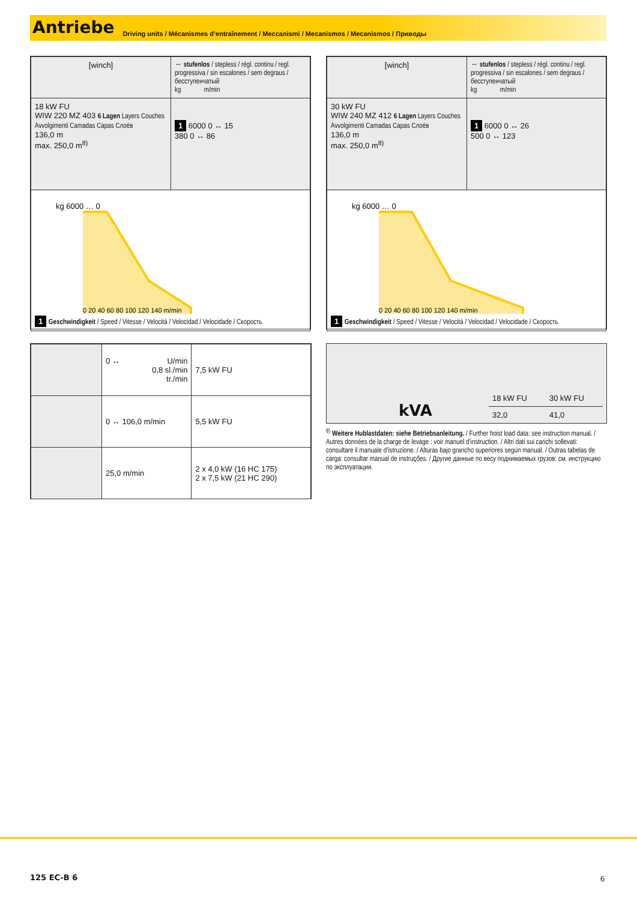Antriebe Driving units / Mécanismes d’entraînement / Meccanismi / Mecanismos / Mecanismos / Приводы
| [winch] | ↔ stufenlos / stepless / régl. continu / regl. progressiva / sin escalones / sem degraus / бесступенчатый kg m/min |
| 18 kW FU WIW 220 MZ 403 6 Lagen Layers Couches Avvolgimenti Camadas Capas Слоёв 136,0 m max. 250,0 m<sup>8)</sup> | 1 6000 0 ↔ 15 380 0 ↔ 86 |
| kg 6000 … 0 0 20 40 60 80 100 120 140 m/min 1 Geschwindigkeit / Speed / Vitesse / Velocità / Velocidad / Velocidade / Скорость | |
| [winch] | ↔ stufenlos / stepless / régl. continu / regl. progressiva / sin escalones / sem degraus / бесступенчатый kg m/min |
| 30 kW FU WIW 240 MZ 412 6 Lagen Layers Couches Avvolgimenti Camadas Capas Слоёв 136,0 m max. 250,0 m<sup>8)</sup> | 1 6000 0 ↔ 26 500 0 ↔ 123 |
| kg 6000 … 0 0 20 40 60 80 100 120 140 m/min 1 Geschwindigkeit / Speed / Vitesse / Velocità / Velocidad / Velocidade / Скорость | |
| | 0 ↔ U/min 0,8 sl./min tr./min | 7,5 kW FU |
| | 0 ↔ 106,0 m/min | 5,5 kW FU |
| | 25,0 m/min | 2 x 4,0 kW (16 HC 175) 2 x 7,5 kW (21 HC 290) |
kVA
| 18 kW FU | 30 kW FU |
| 32,0 | 41,0 |
<sup>8)</sup> Weitere Hublastdaten: siehe Betriebsanleitung. / Further hoist load data: see instruction manual. / Autres données de la charge de levage : voir manuel d’instruction. / Altri dati sui carichi sollevati: consultare il manuale d’istruzione. / Alturas bajo grancho superiores según manual. / Outras tabelas de carga: consultar manual de instruções. / Другие данные по весу поднимаемых грузов: см. инструкцию по эксплуатации.
125 EC-B 6 6